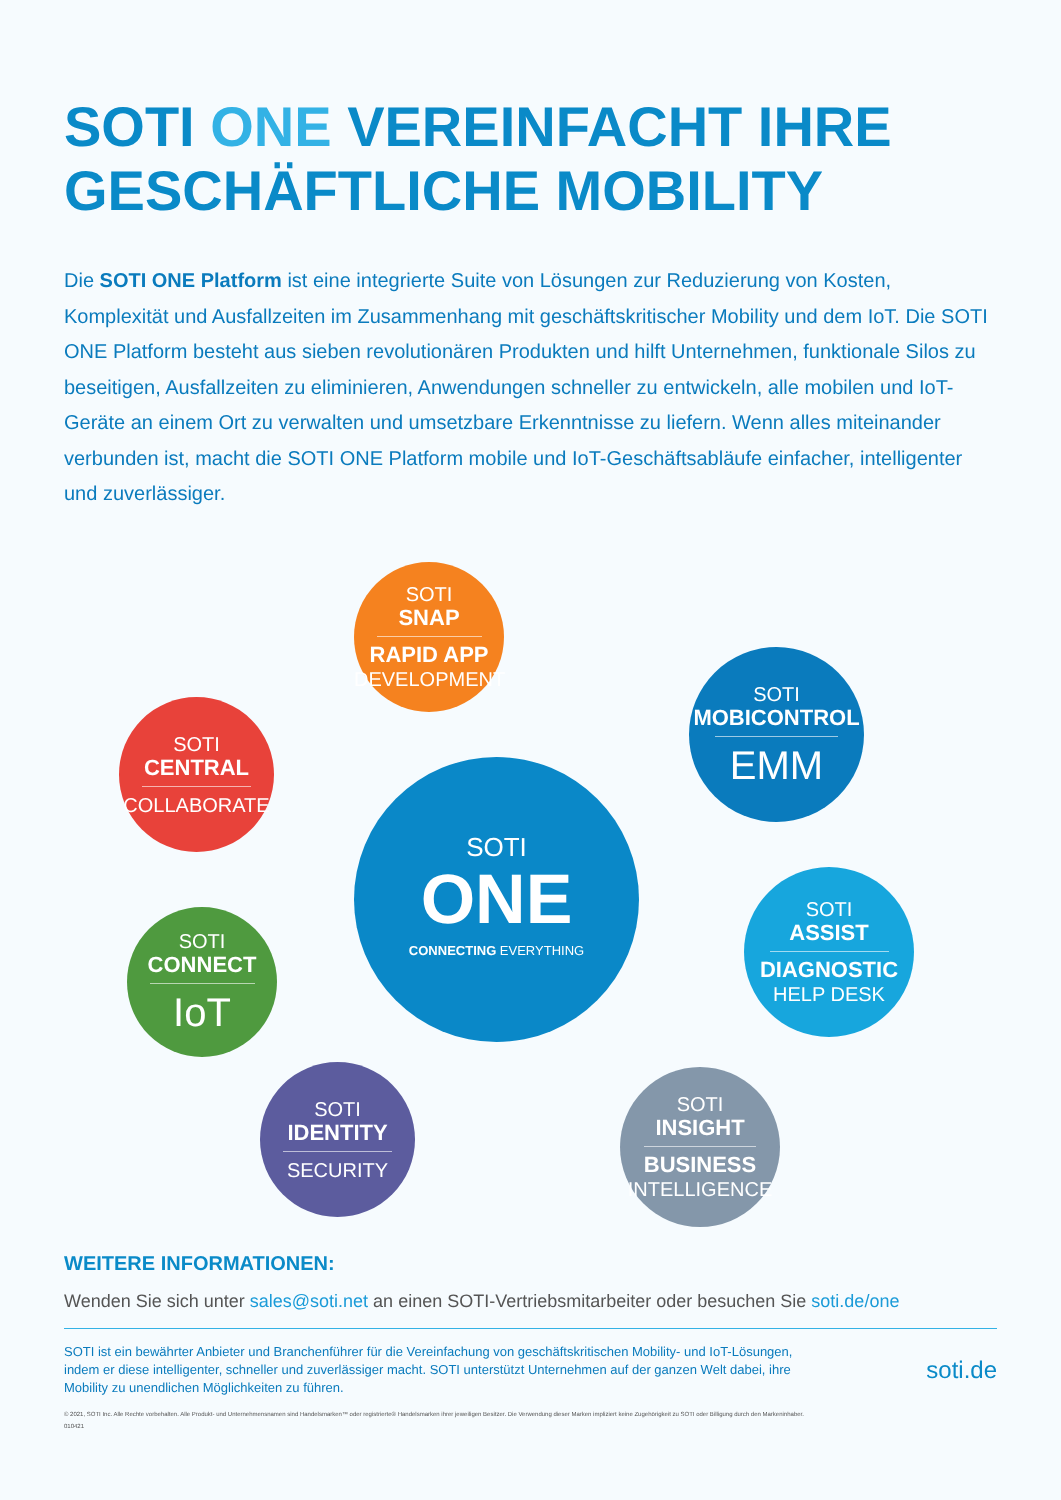SOTI ONE VEREINFACHT IHRE GESCHÄFTLICHE MOBILITY
Die SOTI ONE Platform ist eine integrierte Suite von Lösungen zur Reduzierung von Kosten, Komplexität und Ausfallzeiten im Zusammenhang mit geschäftskritischer Mobility und dem IoT. Die SOTI ONE Platform besteht aus sieben revolutionären Produkten und hilft Unternehmen, funktionale Silos zu beseitigen, Ausfallzeiten zu eliminieren, Anwendungen schneller zu entwickeln, alle mobilen und IoT-Geräte an einem Ort zu verwalten und umsetzbare Erkenntnisse zu liefern. Wenn alles miteinander verbunden ist, macht die SOTI ONE Platform mobile und IoT-Geschäftsabläufe einfacher, intelligenter und zuverlässiger.
SOTI
SNAP
RAPID APP
DEVELOPMENT
SOTI
MOBICONTROL
EMM
SOTI
CENTRAL
COLLABORATE
SOTI
ONE
CONNECTING EVERYTHING
SOTI
ASSIST
DIAGNOSTIC
HELP DESK
SOTI
CONNECT
IoT
SOTI
IDENTITY
SECURITY
SOTI
INSIGHT
BUSINESS
INTELLIGENCE
WEITERE INFORMATIONEN:
Wenden Sie sich unter sales@soti.net an einen SOTI-Vertriebsmitarbeiter oder besuchen Sie soti.de/one
SOTI ist ein bewährter Anbieter und Branchenführer für die Vereinfachung von geschäftskritischen Mobility- und IoT-Lösungen, indem er diese intelligenter, schneller und zuverlässiger macht. SOTI unterstützt Unternehmen auf der ganzen Welt dabei, ihre Mobility zu unendlichen Möglichkeiten zu führen.
soti.de
© 2021, SOTI Inc. Alle Rechte vorbehalten. Alle Produkt- und Unternehmensnamen sind Handelsmarken™ oder registrierte® Handelsmarken ihrer jeweiligen Besitzer. Die Verwendung dieser Marken impliziert keine Zugehörigkeit zu SOTI oder Billigung durch den Markeninhaber.
010421